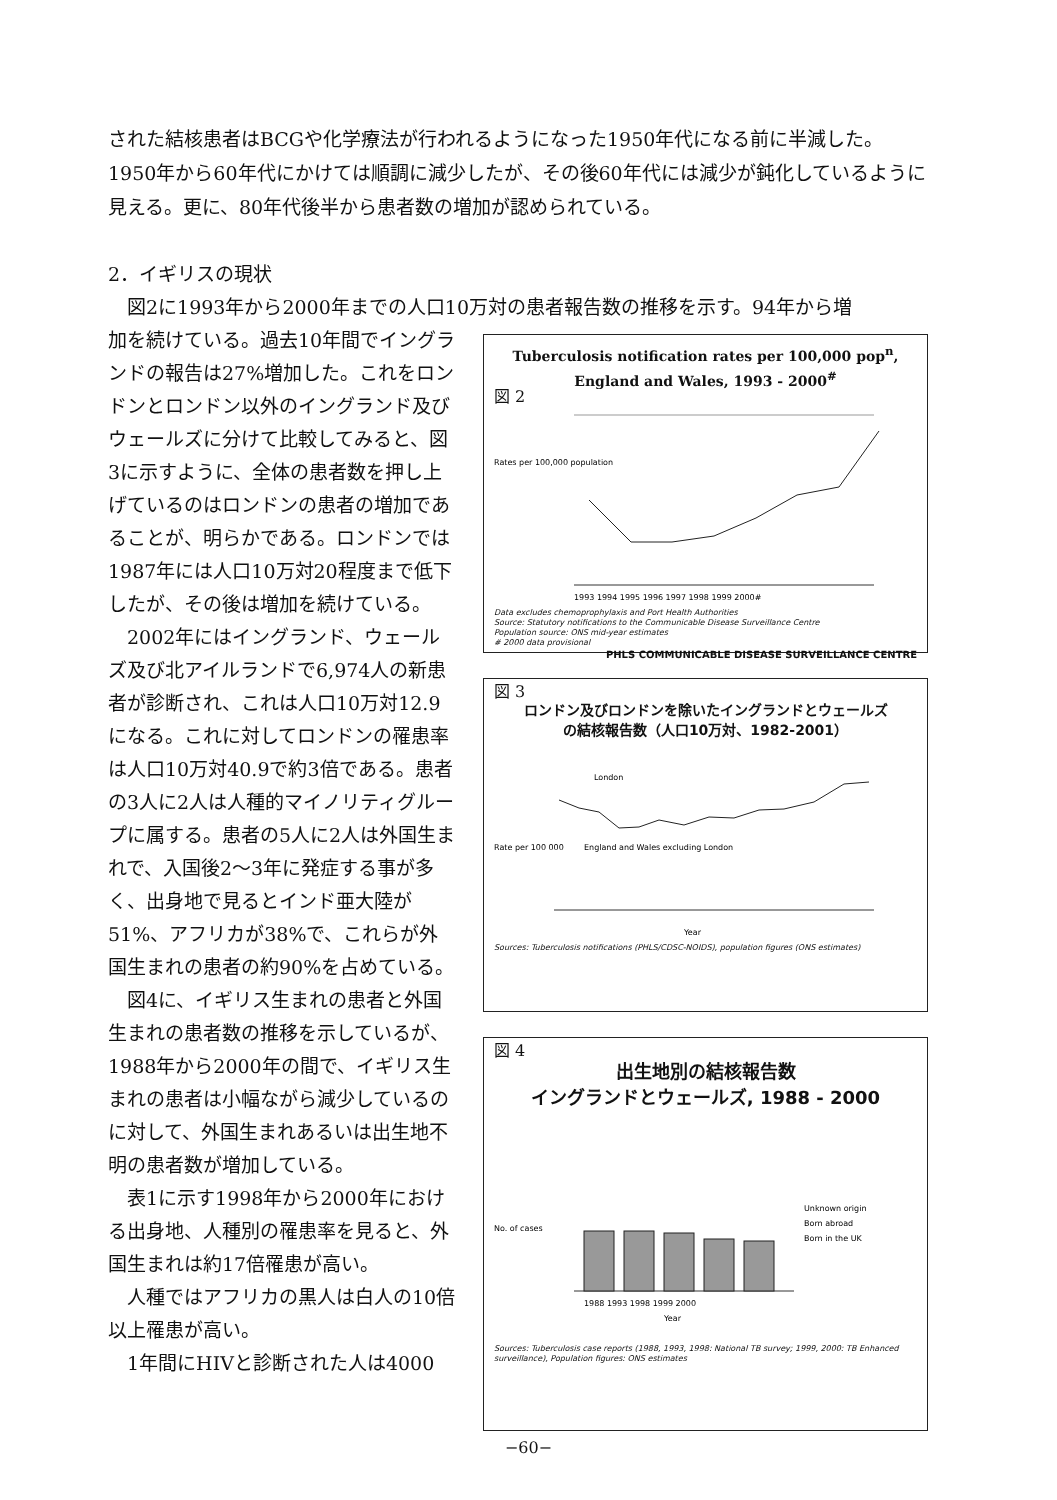された結核患者はBCGや化学療法が行われるようになった1950年代になる前に半減した。1950年から60年代にかけては順調に減少したが、その後60年代には減少が鈍化しているように見える。更に、80年代後半から患者数の増加が認められている。
2．イギリスの現状
図2に1993年から2000年までの人口10万対の患者報告数の推移を示す。94年から増
加を続けている。過去10年間でイングランドの報告は27%増加した。これをロンドンとロンドン以外のイングランド及びウェールズに分けて比較してみると、図3に示すように、全体の患者数を押し上げているのはロンドンの患者の増加であることが、明らかである。ロンドンでは1987年には人口10万対20程度まで低下したが、その後は増加を続けている。
2002年にはイングランド、ウェールズ及び北アイルランドで6,974人の新患者が診断され、これは人口10万対12.9になる。これに対してロンドンの罹患率は人口10万対40.9で約3倍である。患者の3人に2人は人種的マイノリティグループに属する。患者の5人に2人は外国生まれで、入国後2〜3年に発症する事が多く、出身地で見るとインド亜大陸が51%、アフリカが38%で、これらが外国生まれの患者の約90%を占めている。
図4に、イギリス生まれの患者と外国生まれの患者数の推移を示しているが、1988年から2000年の間で、イギリス生まれの患者は小幅ながら減少しているのに対して、外国生まれあるいは出生地不明の患者数が増加している。
表1に示す1998年から2000年における出身地、人種別の罹患率を見ると、外国生まれは約17倍罹患が高い。
人種ではアフリカの黒人は白人の10倍以上罹患が高い。
1年間にHIVと診断された人は4000
Tuberculosis notification rates per 100,000 pop<sup>n</sup>,
England and Wales, 1993 - 2000<sup>#</sup>
図 2
Rates per 100,000 population
1993 1994 1995 1996 1997 1998 1999 2000#
Data excludes chemoprophylaxis and Port Health Authorities
Source: Statutory notifications to the Communicable Disease Surveillance Centre
Population source: ONS mid-year estimates
# 2000 data provisional
PHLS COMMUNICABLE DISEASE SURVEILLANCE CENTRE
図 3
ロンドン及びロンドンを除いたイングランドとウェールズ
の結核報告数（人口10万対、1982-2001）
Rate per 100 000
London
England and Wales excluding London
Year
Sources: Tuberculosis notifications (PHLS/CDSC-NOIDS), population figures (ONS estimates)
図 4
出生地別の結核報告数
イングランドとウェールズ, 1988 - 2000
No. of cases
1988 1993 1998 1999 2000
Year
Unknown origin
Born abroad
Born in the UK
Sources: Tuberculosis case reports (1988, 1993, 1998: National TB survey; 1999, 2000: TB Enhanced surveillance), Population figures: ONS estimates
−60−